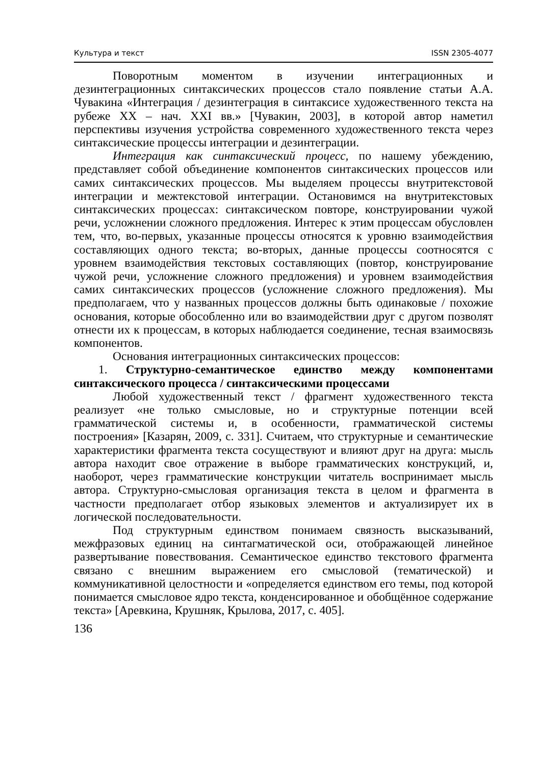Культура и текст ISSN 2305-4077
Поворотным моментом в изучении интеграционных и дезинтеграционных синтаксических процессов стало появление статьи А.А. Чувакина «Интеграция / дезинтеграция в синтаксисе художественного текста на рубеже XX – нач. XXI вв.» [Чувакин, 2003], в которой автор наметил перспективы изучения устройства современного художественного текста через синтаксические процессы интеграции и дезинтеграции.
Интеграция как синтаксический процесс, по нашему убеждению, представляет собой объединение компонентов синтаксических процессов или самих синтаксических процессов. Мы выделяем процессы внутритекстовой интеграции и межтекстовой интеграции. Остановимся на внутритекстовых синтаксических процессах: синтаксическом повторе, конструировании чужой речи, усложнении сложного предложения. Интерес к этим процессам обусловлен тем, что, во-первых, указанные процессы относятся к уровню взаимодействия составляющих одного текста; во-вторых, данные процессы соотносятся с уровнем взаимодействия текстовых составляющих (повтор, конструирование чужой речи, усложнение сложного предложения) и уровнем взаимодействия самих синтаксических процессов (усложнение сложного предложения). Мы предполагаем, что у названных процессов должны быть одинаковые / похожие основания, которые обособленно или во взаимодействии друг с другом позволят отнести их к процессам, в которых наблюдается соединение, тесная взаимосвязь компонентов.
Основания интеграционных синтаксических процессов:
1. Структурно-семантическое единство между компонентами синтаксического процесса / синтаксическими процессами
Любой художественный текст / фрагмент художественного текста реализует «не только смысловые, но и структурные потенции всей грамматической системы и, в особенности, грамматической системы построения» [Казарян, 2009, с. 331]. Считаем, что структурные и семантические характеристики фрагмента текста сосуществуют и влияют друг на друга: мысль автора находит свое отражение в выборе грамматических конструкций, и, наоборот, через грамматические конструкции читатель воспринимает мысль автора. Структурно-смысловая организация текста в целом и фрагмента в частности предполагает отбор языковых элементов и актуализирует их в логической последовательности.
Под структурным единством понимаем связность высказываний, межфразовых единиц на синтагматической оси, отображающей линейное развертывание повествования. Семантическое единство текстового фрагмента связано с внешним выражением его смысловой (тематической) и коммуникативной целостности и «определяется единством его темы, под которой понимается смысловое ядро текста, конденсированное и обобщённое содержание текста» [Аревкина, Крушняк, Крылова, 2017, с. 405].
136